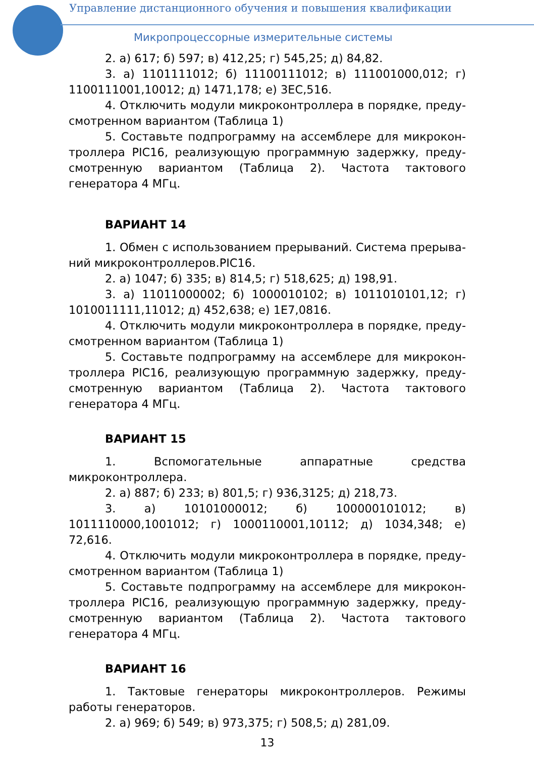Управление дистанционного обучения и повышения квалификации
Микропроцессорные измерительные системы
2. а) 617; б) 597; в) 412,25; г) 545,25; д) 84,82.
3. а) 1101111012; б) 11100111012; в) 111001000,012; г) 1100111001,10012; д) 1471,178; е) 3EC,516.
4. Отключить модули микроконтроллера в порядке, преду­смотренном вариантом (Таблица 1)
5. Составьте подпрограмму на ассемблере для микрокон­троллера PIC16, реализующую программную задержку, преду­смотренную вариантом (Таблица 2). Частота тактового генератора 4 МГц.
ВАРИАНТ 14
1. Обмен с использованием прерываний. Система прерыва­ний микроконтроллеров.PIC16.
2. а) 1047; б) 335; в) 814,5; г) 518,625; д) 198,91.
3. а) 11011000002; б) 1000010102; в) 1011010101,12; г) 1010011111,11012; д) 452,638; е) 1E7,0816.
4. Отключить модули микроконтроллера в порядке, преду­смотренном вариантом (Таблица 1)
5. Составьте подпрограмму на ассемблере для микрокон­троллера PIC16, реализующую программную задержку, преду­смотренную вариантом (Таблица 2). Частота тактового генератора 4 МГц.
ВАРИАНТ 15
1. Вспомогательные аппаратные средства микроконтролле­ра.
2. а) 887; б) 233; в) 801,5; г) 936,3125; д) 218,73.
3. а) 10101000012; б) 100000101012; в) 1011110000,1001012; г) 1000110001,10112; д) 1034,348; е) 72,616.
4. Отключить модули микроконтроллера в порядке, преду­смотренном вариантом (Таблица 1)
5. Составьте подпрограмму на ассемблере для микрокон­троллера PIC16, реализующую программную задержку, преду­смотренную вариантом (Таблица 2). Частота тактового генератора 4 МГц.
ВАРИАНТ 16
1. Тактовые генераторы микроконтроллеров. Режимы рабо­ты генераторов.
2. а) 969; б) 549; в) 973,375; г) 508,5; д) 281,09.
13